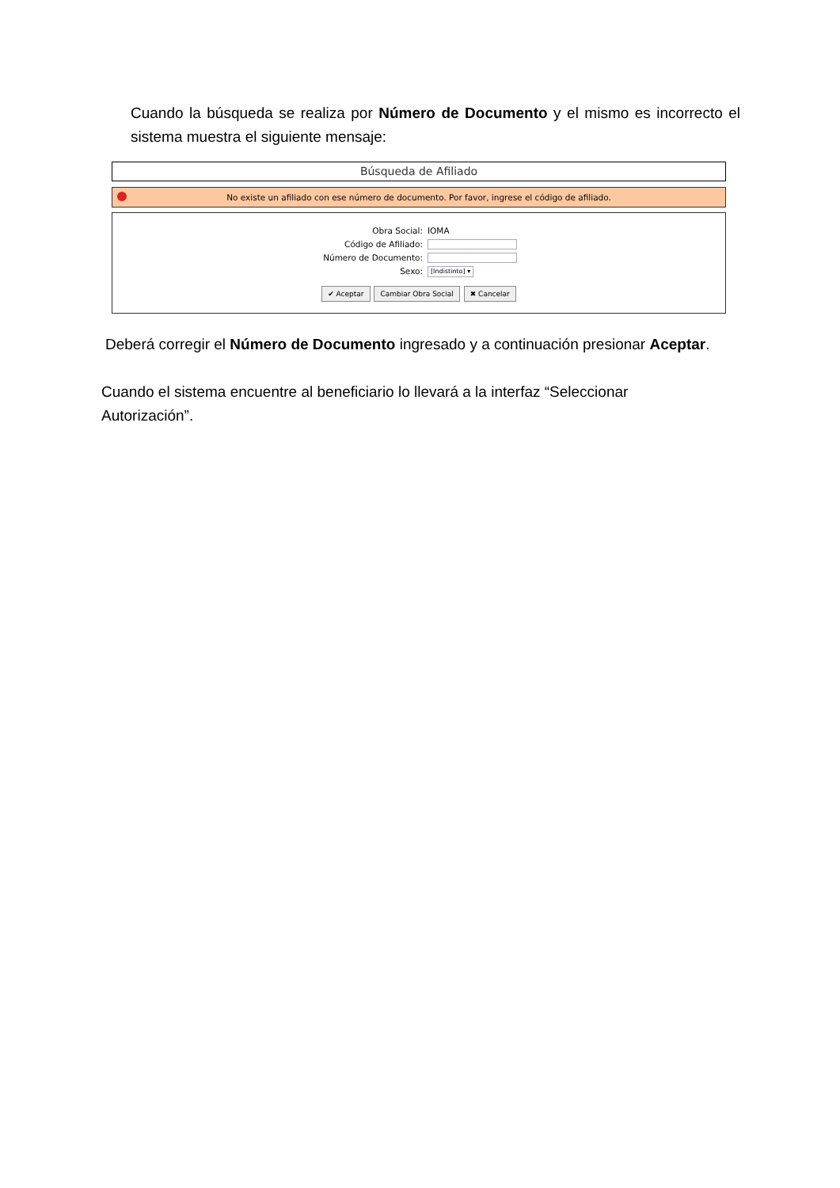Cuando la búsqueda se realiza por Número de Documento y el mismo es incorrecto el sistema muestra el siguiente mensaje:
Búsqueda de Afiliado
No existe un afiliado con ese número de documento. Por favor, ingrese el código de afiliado.
Obra Social: IOMA
Código de Afiliado:
Número de Documento:
Sexo: [Indistinto] ▾
✔ Aceptar Cambiar Obra Social ✖ Cancelar
Deberá corregir el Número de Documento ingresado y a continuación presionar Aceptar.
Cuando el sistema encuentre al beneficiario lo llevará a la interfaz “Seleccionar Autorización”.